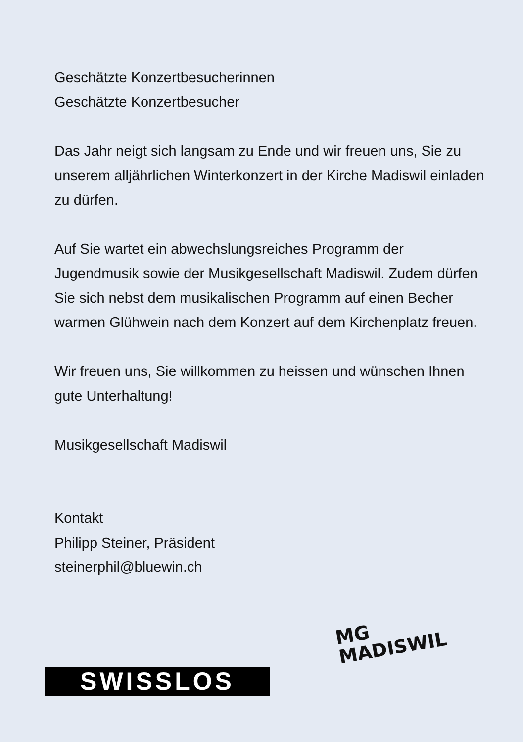Geschätzte Konzertbesucherinnen
Geschätzte Konzertbesucher
Das Jahr neigt sich langsam zu Ende und wir freuen uns, Sie zu unserem alljährlichen Winterkonzert in der Kirche Madiswil einladen zu dürfen.
Auf Sie wartet ein abwechslungsreiches Programm der Jugendmusik sowie der Musikgesellschaft Madiswil. Zudem dürfen Sie sich nebst dem musikalischen Programm auf einen Becher warmen Glühwein nach dem Konzert auf dem Kirchenplatz freuen.
Wir freuen uns, Sie willkommen zu heissen und wünschen Ihnen gute Unterhaltung!
Musikgesellschaft Madiswil
Kontakt
Philipp Steiner, Präsident
steinerphil@bluewin.ch
SWISSLOS
MG
MADISWIL